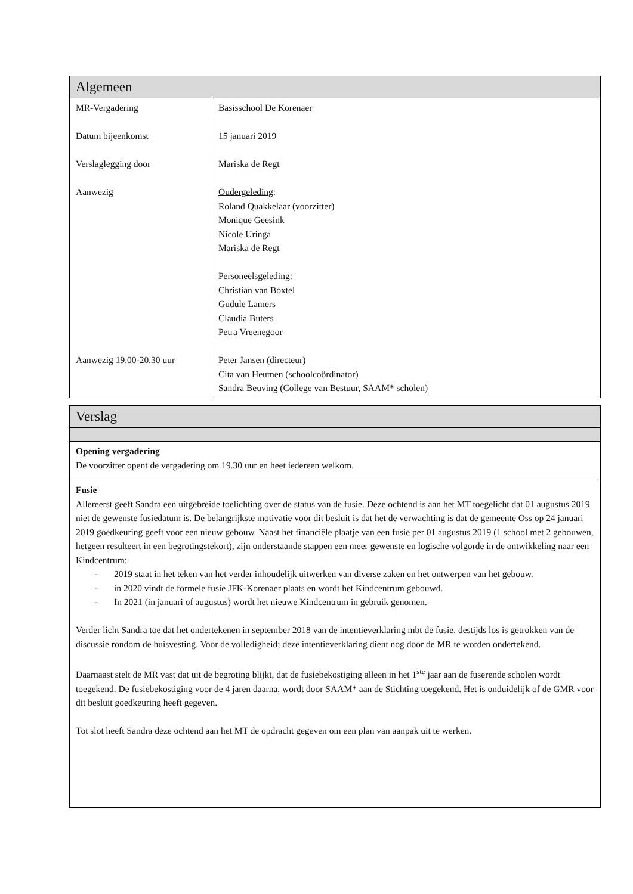| Algemeen | |
| MR-Vergadering Datum bijeenkomst Verslaglegging door Aanwezig Aanwezig 19.00-20.30 uur | Basisschool De Korenaer 15 januari 2019 Mariska de Regt Oudergeleding : Roland Quakkelaar (voorzitter) Monique Geesink Nicole Uringa Mariska de Regt Personeelsgeleding : Christian van Boxtel Gudule Lamers Claudia Buters Petra Vreenegoor Peter Jansen (directeur) Cita van Heumen (schoolcoördinator) Sandra Beuving (College van Bestuur, SAAM* scholen) |
| Verslag |
| Opening vergadering De voorzitter opent de vergadering om 19.30 uur en heet iedereen welkom. |
| Fusie Allereerst geeft Sandra een uitgebreide toelichting over de status van de fusie. Deze ochtend is aan het MT toegelicht dat 01 augustus 2019 niet de gewenste fusiedatum is. De belangrijkste motivatie voor dit besluit is dat het de verwachting is dat de gemeente Oss op 24 januari 2019 goedkeuring geeft voor een nieuw gebouw. Naast het financiële plaatje van een fusie per 01 augustus 2019 (1 school met 2 gebouwen, hetgeen resulteert in een begrotingstekort), zijn onderstaande stappen een meer gewenste en logische volgorde in de ontwikkeling naar een Kindcentrum: - 2019 staat in het teken van het verder inhoudelijk uitwerken van diverse zaken en het ontwerpen van het gebouw. - in 2020 vindt de formele fusie JFK-Korenaer plaats en wordt het Kindcentrum gebouwd. - In 2021 (in januari of augustus) wordt het nieuwe Kindcentrum in gebruik genomen. Verder licht Sandra toe dat het ondertekenen in september 2018 van de intentieverklaring mbt de fusie, destijds los is getrokken van de discussie rondom de huisvesting. Voor de volledigheid; deze intentieverklaring dient nog door de MR te worden ondertekend. Daarnaast stelt de MR vast dat uit de begroting blijkt, dat de fusiebekostiging alleen in het 1<sup>ste</sup> jaar aan de fuserende scholen wordt toegekend. De fusiebekostiging voor de 4 jaren daarna, wordt door SAAM* aan de Stichting toegekend. Het is onduidelijk of de GMR voor dit besluit goedkeuring heeft gegeven. Tot slot heeft Sandra deze ochtend aan het MT de opdracht gegeven om een plan van aanpak uit te werken. |